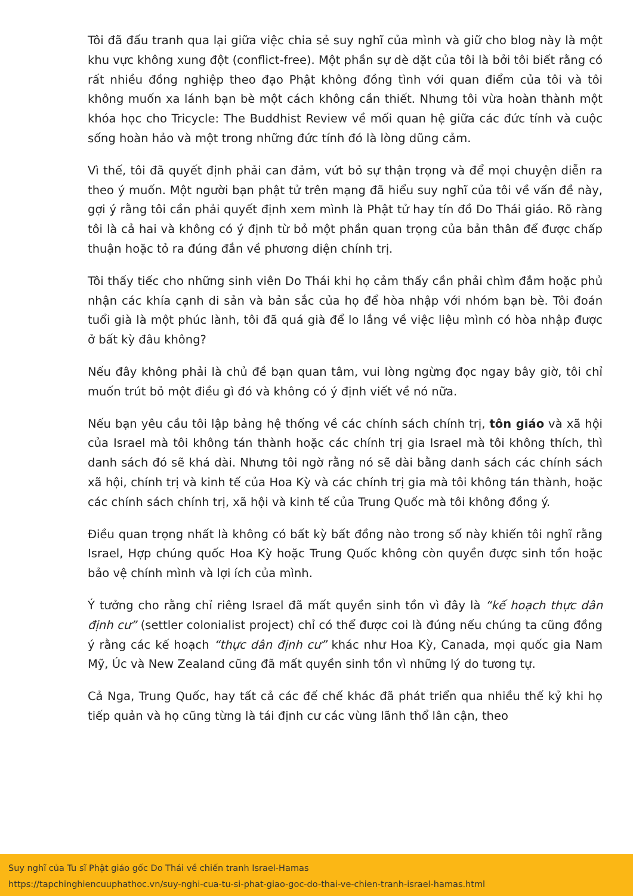Tôi đã đấu tranh qua lại giữa việc chia sẻ suy nghĩ của mình và giữ cho blog này là một khu vực không xung đột (conflict-free). Một phần sự dè dặt của tôi là bởi tôi biết rằng có rất nhiều đồng nghiệp theo đạo Phật không đồng tình với quan điểm của tôi và tôi không muốn xa lánh bạn bè một cách không cần thiết. Nhưng tôi vừa hoàn thành một khóa học cho Tricycle: The Buddhist Review về mối quan hệ giữa các đức tính và cuộc sống hoàn hảo và một trong những đức tính đó là lòng dũng cảm.
Vì thế, tôi đã quyết định phải can đảm, vứt bỏ sự thận trọng và để mọi chuyện diễn ra theo ý muốn. Một người bạn phật tử trên mạng đã hiểu suy nghĩ của tôi về vấn đề này, gợi ý rằng tôi cần phải quyết định xem mình là Phật tử hay tín đồ Do Thái giáo. Rõ ràng tôi là cả hai và không có ý định từ bỏ một phần quan trọng của bản thân để được chấp thuận hoặc tỏ ra đúng đắn về phương diện chính trị.
Tôi thấy tiếc cho những sinh viên Do Thái khi họ cảm thấy cần phải chìm đắm hoặc phủ nhận các khía cạnh di sản và bản sắc của họ để hòa nhập với nhóm bạn bè. Tôi đoán tuổi già là một phúc lành, tôi đã quá già để lo lắng về việc liệu mình có hòa nhập được ở bất kỳ đâu không?
Nếu đây không phải là chủ đề bạn quan tâm, vui lòng ngừng đọc ngay bây giờ, tôi chỉ muốn trút bỏ một điều gì đó và không có ý định viết về nó nữa.
Nếu bạn yêu cầu tôi lập bảng hệ thống về các chính sách chính trị, tôn giáo và xã hội của Israel mà tôi không tán thành hoặc các chính trị gia Israel mà tôi không thích, thì danh sách đó sẽ khá dài. Nhưng tôi ngờ rằng nó sẽ dài bằng danh sách các chính sách xã hội, chính trị và kinh tế của Hoa Kỳ và các chính trị gia mà tôi không tán thành, hoặc các chính sách chính trị, xã hội và kinh tế của Trung Quốc mà tôi không đồng ý.
Điều quan trọng nhất là không có bất kỳ bất đồng nào trong số này khiến tôi nghĩ rằng Israel, Hợp chúng quốc Hoa Kỳ hoặc Trung Quốc không còn quyền được sinh tồn hoặc bảo vệ chính mình và lợi ích của mình.
Ý tưởng cho rằng chỉ riêng Israel đã mất quyền sinh tồn vì đây là “kế hoạch thực dân định cư” (settler colonialist project) chỉ có thể được coi là đúng nếu chúng ta cũng đồng ý rằng các kế hoạch “thực dân định cư” khác như Hoa Kỳ, Canada, mọi quốc gia Nam Mỹ, Úc và New Zealand cũng đã mất quyền sinh tồn vì những lý do tương tự.
Cả Nga, Trung Quốc, hay tất cả các đế chế khác đã phát triển qua nhiều thế kỷ khi họ tiếp quản và họ cũng từng là tái định cư các vùng lãnh thổ lân cận, theo
Suy nghĩ của Tu sĩ Phật giáo gốc Do Thái về chiến tranh Israel-Hamas
https://tapchinghiencuuphathoc.vn/suy-nghi-cua-tu-si-phat-giao-goc-do-thai-ve-chien-tranh-israel-hamas.html